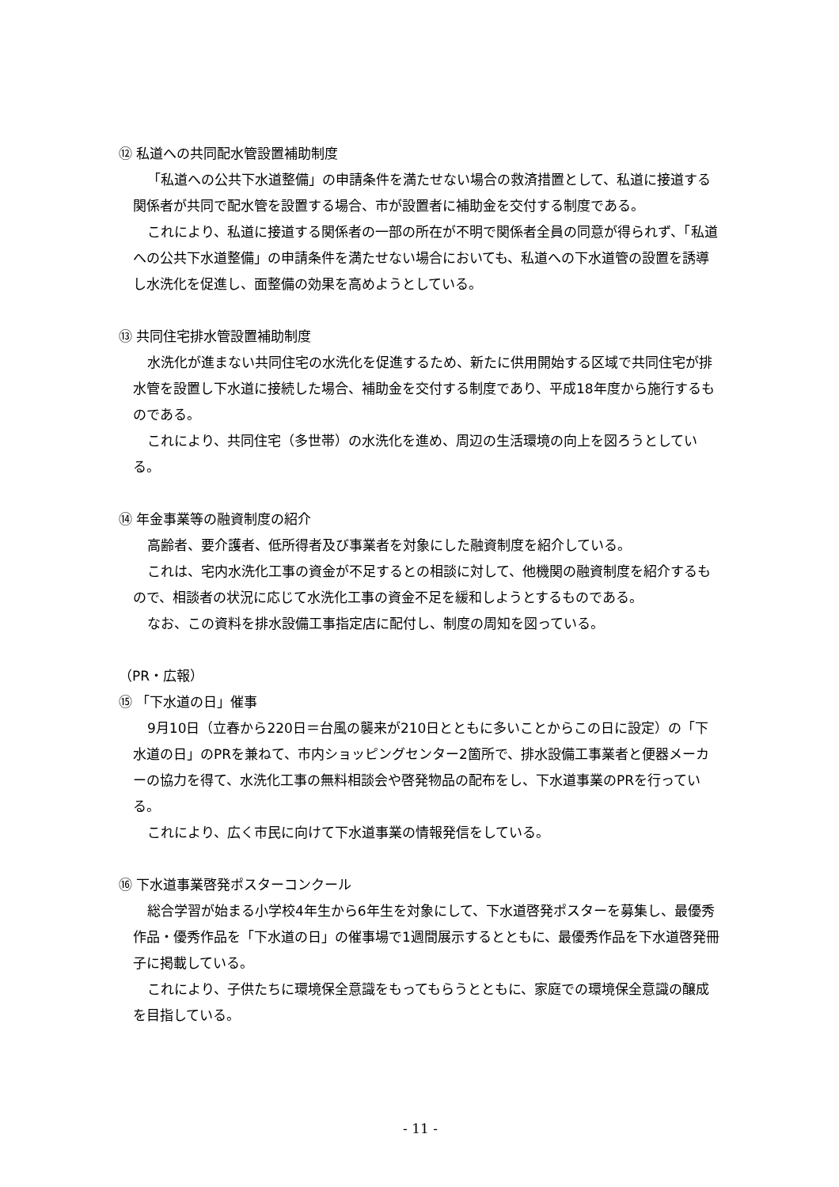⑫ 私道への共同配水管設置補助制度
「私道への公共下水道整備」の申請条件を満たせない場合の救済措置として、私道に接道する関係者が共同で配水管を設置する場合、市が設置者に補助金を交付する制度である。
これにより、私道に接道する関係者の一部の所在が不明で関係者全員の同意が得られず、「私道への公共下水道整備」の申請条件を満たせない場合においても、私道への下水道管の設置を誘導し水洗化を促進し、面整備の効果を高めようとしている。
⑬ 共同住宅排水管設置補助制度
水洗化が進まない共同住宅の水洗化を促進するため、新たに供用開始する区域で共同住宅が排水管を設置し下水道に接続した場合、補助金を交付する制度であり、平成18年度から施行するものである。
これにより、共同住宅（多世帯）の水洗化を進め、周辺の生活環境の向上を図ろうとしている。
⑭ 年金事業等の融資制度の紹介
高齢者、要介護者、低所得者及び事業者を対象にした融資制度を紹介している。
これは、宅内水洗化工事の資金が不足するとの相談に対して、他機関の融資制度を紹介するもので、相談者の状況に応じて水洗化工事の資金不足を緩和しようとするものである。
なお、この資料を排水設備工事指定店に配付し、制度の周知を図っている。
（PR・広報）
⑮ 「下水道の日」催事
9月10日（立春から220日＝台風の襲来が210日とともに多いことからこの日に設定）の「下水道の日」のPRを兼ねて、市内ショッピングセンター2箇所で、排水設備工事業者と便器メーカーの協力を得て、水洗化工事の無料相談会や啓発物品の配布をし、下水道事業のPRを行っている。
これにより、広く市民に向けて下水道事業の情報発信をしている。
⑯ 下水道事業啓発ポスターコンクール
総合学習が始まる小学校4年生から6年生を対象にして、下水道啓発ポスターを募集し、最優秀作品・優秀作品を「下水道の日」の催事場で1週間展示するとともに、最優秀作品を下水道啓発冊子に掲載している。
これにより、子供たちに環境保全意識をもってもらうとともに、家庭での環境保全意識の醸成を目指している。
- 11 -